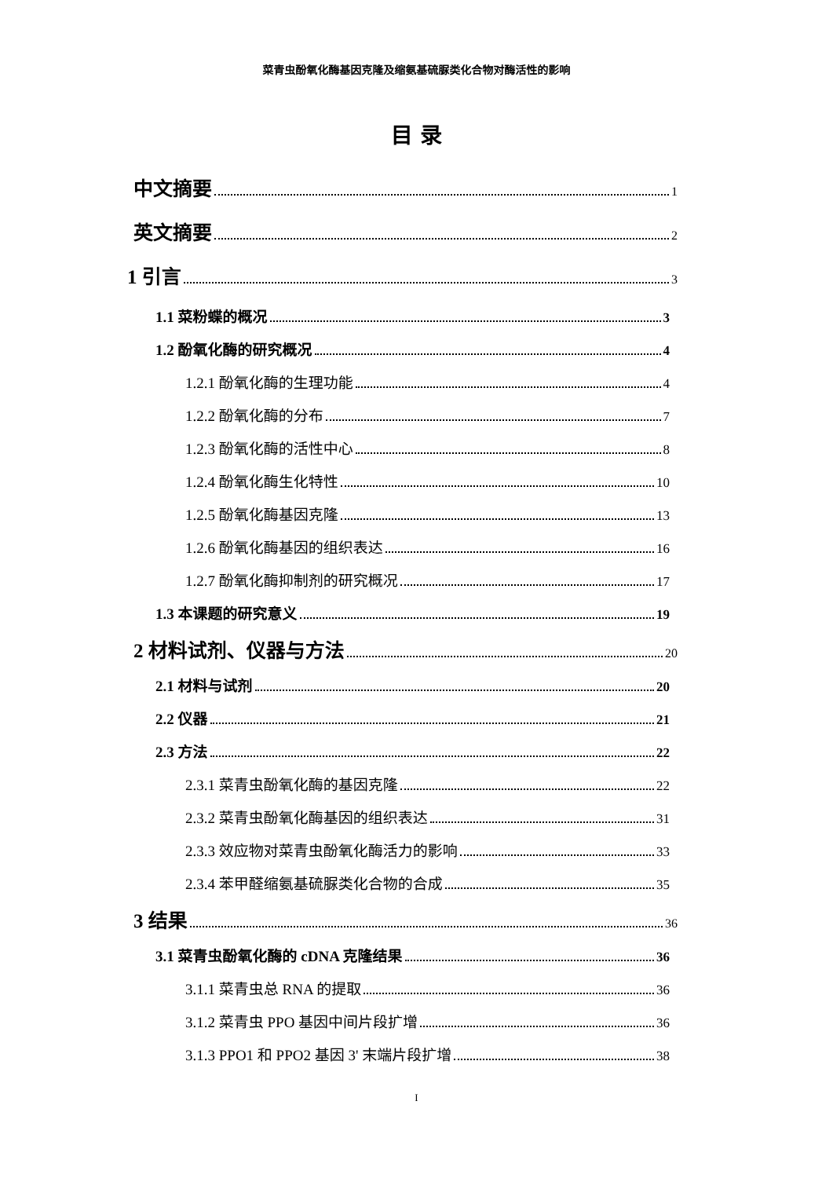菜青虫酚氧化酶基因克隆及缩氨基硫脲类化合物对酶活性的影响
目 录
中文摘要 1
英文摘要 2
1 引言 3
1.1 菜粉蝶的概况 3
1.2 酚氧化酶的研究概况 4
1.2.1 酚氧化酶的生理功能 4
1.2.2 酚氧化酶的分布 7
1.2.3 酚氧化酶的活性中心 8
1.2.4 酚氧化酶生化特性 10
1.2.5 酚氧化酶基因克隆 13
1.2.6 酚氧化酶基因的组织表达 16
1.2.7 酚氧化酶抑制剂的研究概况 17
1.3 本课题的研究意义 19
2 材料试剂、仪器与方法 20
2.1 材料与试剂 20
2.2 仪器 21
2.3 方法 22
2.3.1 菜青虫酚氧化酶的基因克隆 22
2.3.2 菜青虫酚氧化酶基因的组织表达 31
2.3.3 效应物对菜青虫酚氧化酶活力的影响 33
2.3.4 苯甲醛缩氨基硫脲类化合物的合成 35
3 结果 36
3.1 菜青虫酚氧化酶的 cDNA 克隆结果 36
3.1.1 菜青虫总 RNA 的提取 36
3.1.2 菜青虫 PPO 基因中间片段扩增 36
3.1.3 PPO1 和 PPO2 基因 3' 末端片段扩增 38
I